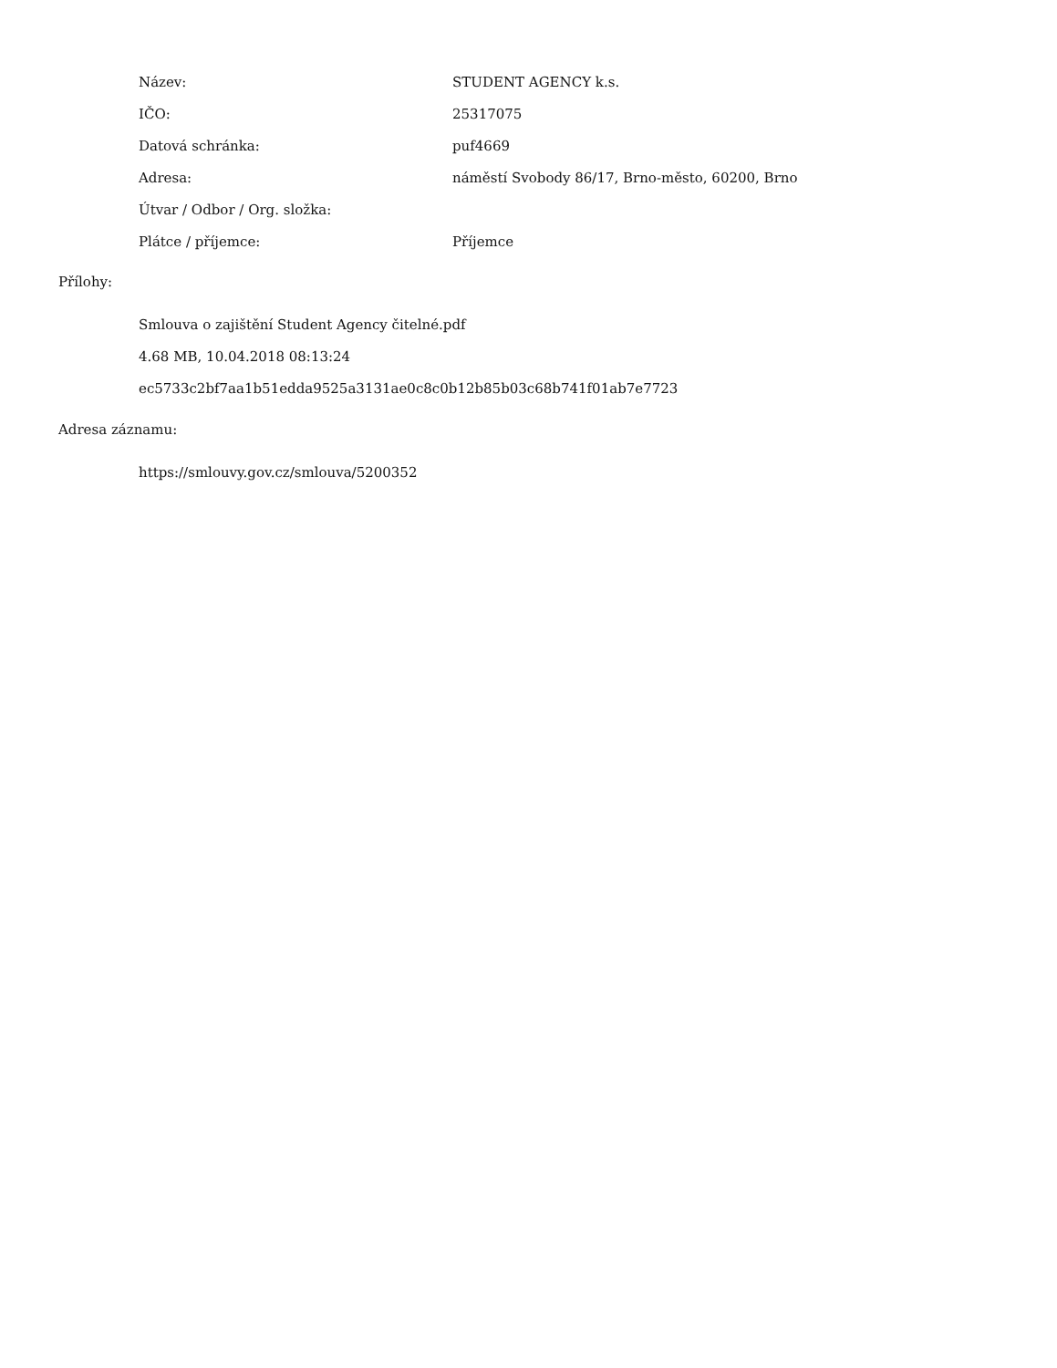| Název: | STUDENT AGENCY k.s. |
| IČO: | 25317075 |
| Datová schránka: | puf4669 |
| Adresa: | náměstí Svobody 86/17, Brno-město, 60200, Brno |
| Útvar / Odbor / Org. složka: | |
| Plátce / příjemce: | Příjemce |
Přílohy:
Smlouva o zajištění Student Agency čitelné.pdf
4.68 MB, 10.04.2018 08:13:24
ec5733c2bf7aa1b51edda9525a3131ae0c8c0b12b85b03c68b741f01ab7e7723
Adresa záznamu:
https://smlouvy.gov.cz/smlouva/5200352